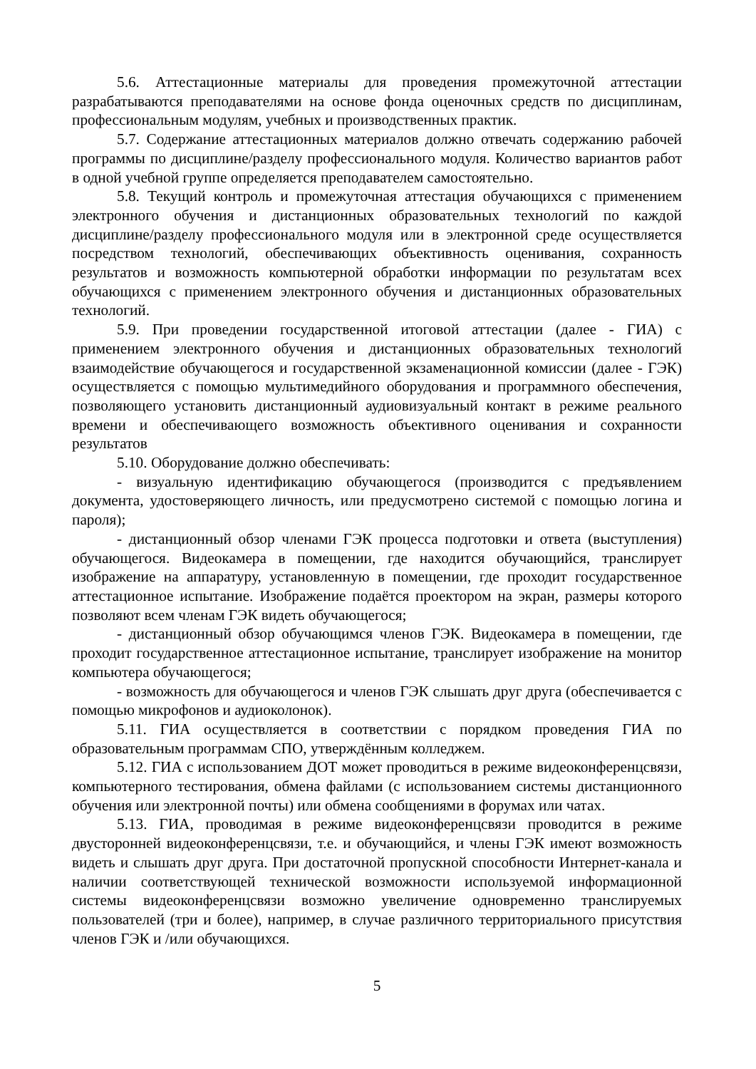5.6. Аттестационные материалы для проведения промежуточной аттестации разрабатываются преподавателями на основе фонда оценочных средств по дисциплинам, профессиональным модулям, учебных и производственных практик.
5.7. Содержание аттестационных материалов должно отвечать содержанию рабочей программы по дисциплине/разделу профессионального модуля. Количество вариантов работ в одной учебной группе определяется преподавателем самостоятельно.
5.8. Текущий контроль и промежуточная аттестация обучающихся с применением электронного обучения и дистанционных образовательных технологий по каждой дисциплине/разделу профессионального модуля или в электронной среде осуществляется посредством технологий, обеспечивающих объективность оценивания, сохранность результатов и возможность компьютерной обработки информации по результатам всех обучающихся с применением электронного обучения и дистанционных образовательных технологий.
5.9. При проведении государственной итоговой аттестации (далее - ГИА) с применением электронного обучения и дистанционных образовательных технологий взаимодействие обучающегося и государственной экзаменационной комиссии (далее - ГЭК) осуществляется с помощью мультимедийного оборудования и программного обеспечения, позволяющего установить дистанционный аудиовизуальный контакт в режиме реального времени и обеспечивающего возможность объективного оценивания и сохранности результатов
5.10. Оборудование должно обеспечивать:
- визуальную идентификацию обучающегося (производится с предъявлением документа, удостоверяющего личность, или предусмотрено системой с помощью логина и пароля);
- дистанционный обзор членами ГЭК процесса подготовки и ответа (выступления) обучающегося. Видеокамера в помещении, где находится обучающийся, транслирует изображение на аппаратуру, установленную в помещении, где проходит государственное аттестационное испытание. Изображение подаётся проектором на экран, размеры которого позволяют всем членам ГЭК видеть обучающегося;
- дистанционный обзор обучающимся членов ГЭК. Видеокамера в помещении, где проходит государственное аттестационное испытание, транслирует изображение на монитор компьютера обучающегося;
- возможность для обучающегося и членов ГЭК слышать друг друга (обеспечивается с помощью микрофонов и аудиоколонок).
5.11. ГИА осуществляется в соответствии с порядком проведения ГИА по образовательным программам СПО, утверждённым колледжем.
5.12. ГИА с использованием ДОТ может проводиться в режиме видеоконференцсвязи, компьютерного тестирования, обмена файлами (с использованием системы дистанционного обучения или электронной почты) или обмена сообщениями в форумах или чатах.
5.13. ГИА, проводимая в режиме видеоконференцсвязи проводится в режиме двусторонней видеоконференцсвязи, т.е. и обучающийся, и члены ГЭК имеют возможность видеть и слышать друг друга. При достаточной пропускной способности Интернет-канала и наличии соответствующей технической возможности используемой информационной системы видеоконференцсвязи возможно увеличение одновременно транслируемых пользователей (три и более), например, в случае различного территориального присутствия членов ГЭК и /или обучающихся.
5